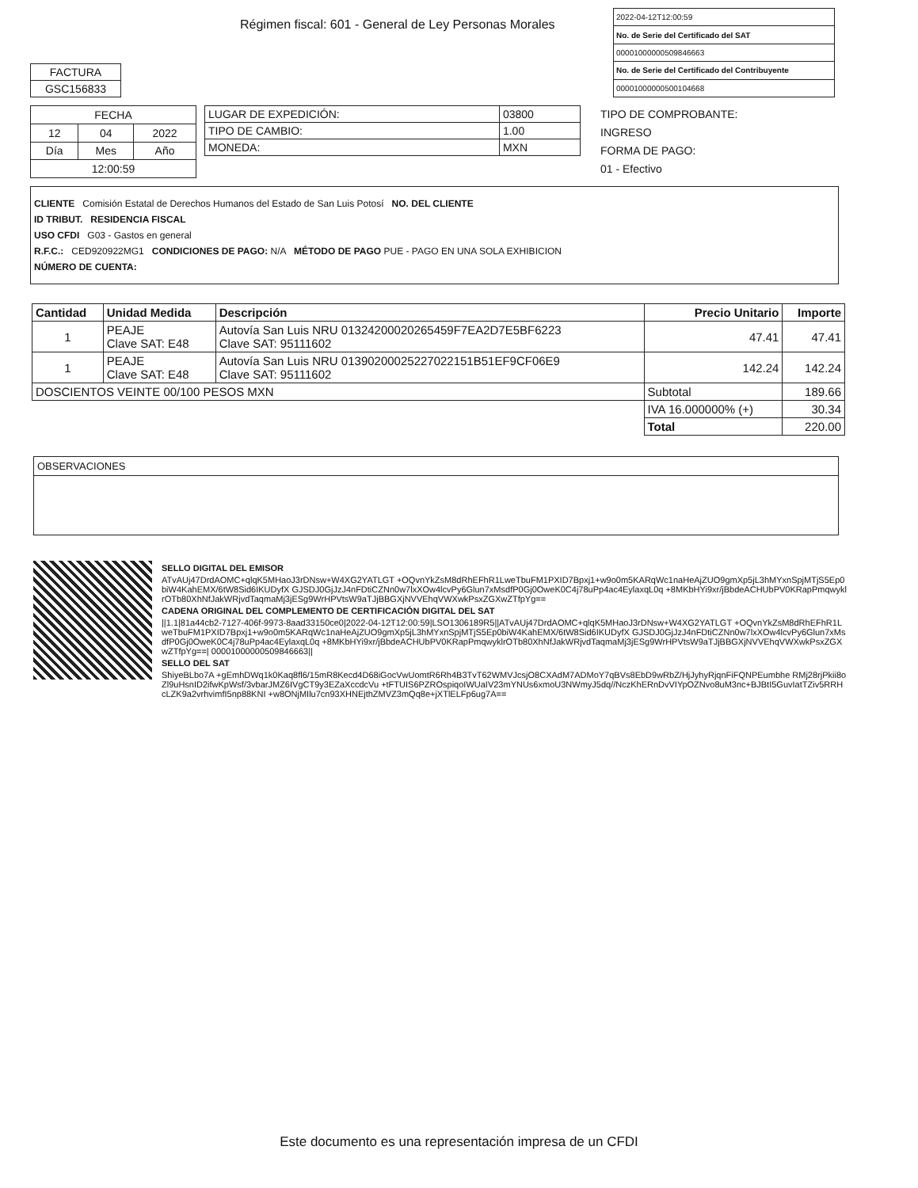Régimen fiscal: 601 - General de Ley Personas Morales
| FACTURA |
| GSC156833 |
| 2022-04-12T12:00:59 |
| No. de Serie del Certificado del SAT |
| 00001000000509846663 |
| No. de Serie del Certificado del Contribuyente |
| 00001000000500104668 |
| FECHA | | |
| 12 | 04 | 2022 |
| Día | Mes | Año |
| 12:00:59 | | |
| LUGAR DE EXPEDICIÓN: | 03800 |
| TIPO DE CAMBIO: | 1.00 |
| MONEDA: | MXN |
TIPO DE COMPROBANTE:
INGRESO
FORMA DE PAGO:
01 - Efectivo
CLIENTE Comisión Estatal de Derechos Humanos del Estado de San Luis Potosí NO. DEL CLIENTE
ID TRIBUT. RESIDENCIA FISCAL
USO CFDI G03 - Gastos en general
R.F.C.: CED920922MG1 CONDICIONES DE PAGO: N/A MÉTODO DE PAGO PUE - PAGO EN UNA SOLA EXHIBICION
NÚMERO DE CUENTA:
| Cantidad | Unidad Medida | Descripción | Precio Unitario | Importe |
| --- | --- | --- | --- | --- |
| 1 | PEAJE Clave SAT: E48 | Autovía San Luis NRU 01324200020265459F7EA2D7E5BF6223 Clave SAT: 95111602 | 47.41 | 47.41 |
| 1 | PEAJE Clave SAT: E48 | Autovía San Luis NRU 01390200025227022151B51EF9CF06E9 Clave SAT: 95111602 | 142.24 | 142.24 |
| DOSCIENTOS VEINTE 00/100 PESOS MXN | | | Subtotal | 189.66 |
| | | | IVA 16.000000% (+) | 30.34 |
| | | | Total | 220.00 |
OBSERVACIONES
SELLO DIGITAL DEL EMISOR
ATvAUj47DrdAOMC+qlqK5MHaoJ3rDNsw+W4XG2YATLGT +OQvnYkZsM8dRhEFhR1LweTbuFM1PXID7Bpxj1+w9o0m5KARqWc1naHeAjZUO9gmXp5jL3hMYxnSpjMTjS5Ep0biW4KahEMX/6tW8Sid6IKUDyfX GJSDJ0GjJzJ4nFDtiCZNn0w7lxXOw4lcvPy6Glun7xMsdfP0Gj0OweK0C4j78uPp4ac4EylaxqL0q +8MKbHYi9xr/jBbdeACHUbPV0KRapPmqwyklrOTb80XhNfJakWRjvdTaqmaMj3jESg9WrHPVtsW9aTJjBBGXjNVVEhqVWXwkPsxZGXwZTfpYg==
CADENA ORIGINAL DEL COMPLEMENTO DE CERTIFICACIÓN DIGITAL DEL SAT
||1.1|81a44cb2-7127-406f-9973-8aad33150ce0|2022-04-12T12:00:59|LSO1306189R5||ATvAUj47DrdAOMC+qlqK5MHaoJ3rDNsw+W4XG2YATLGT +OQvnYkZsM8dRhEFhR1LweTbuFM1PXID7Bpxj1+w9o0m5KARqWc1naHeAjZUO9gmXp5jL3hMYxnSpjMTjS5Ep0biW4KahEMX/6tW8Sid6IKUDyfX GJSDJ0GjJzJ4nFDtiCZNn0w7lxXOw4lcvPy6Glun7xMsdfP0Gj0OweK0C4j78uPp4ac4EylaxqL0q +8MKbHYi9xr/jBbdeACHUbPV0KRapPmqwyklrOTb80XhNfJakWRjvdTaqmaMj3jESg9WrHPVtsW9aTJjBBGXjNVVEhqVWXwkPsxZGXwZTfpYg==| 00001000000509846663||
SELLO DEL SAT
ShiyeBLbo7A +gEmhDWq1k0Kaq8fl6/15mR8Kecd4D68iGocVwUomtR6Rh4B3TvT62WMVJcsjO8CXAdM7ADMoY7qBVs8EbD9wRbZ/HjJyhyRjqnFiFQNPEumbhe RMj28rjPkii8oZl9uHsnID2ifwKpWsf/3vbarJMZ6IVgCT9y3EZaXccdcVu +tFTUIS6PZROspiqoIWUaIV23mYNUs6xmoU3NWmyJ5dq//NczKhERnDvVIYpOZNvo8uM3nc+BJBtI5GuvIatTZiv5RRHcLZK9a2vrhvimfI5np88KNI +w8ONjMIlu7cn93XHNEjthZMVZ3mQq8e+jXTlELFp6ug7A==
Este documento es una representación impresa de un CFDI